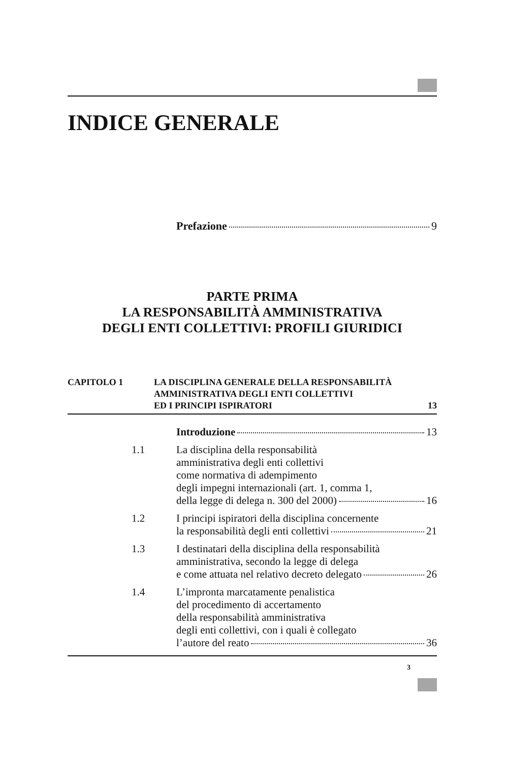INDICE GENERALE
Prefazione 9
PARTE PRIMA
LA RESPONSABILITÀ AMMINISTRATIVA
DEGLI ENTI COLLETTIVI: PROFILI GIURIDICI
CAPITOLO 1 LA DISCIPLINA GENERALE DELLA RESPONSABILITÀ
AMMINISTRATIVA DEGLI ENTI COLLETTIVI
ED I PRINCIPI ISPIRATORI 13
Introduzione 13
1.1 La disciplina della responsabilità
amministrativa degli enti collettivi
come normativa di adempimento
degli impegni internazionali (art. 1, comma 1,
della legge di delega n. 300 del 2000) 16
1.2 I principi ispiratori della disciplina concernente
la responsabilità degli enti collettivi 21
1.3 I destinatari della disciplina della responsabilità
amministrativa, secondo la legge di delega
e come attuata nel relativo decreto delegato 26
1.4 L’impronta marcatamente penalistica
del procedimento di accertamento
della responsabilità amministrativa
degli enti collettivi, con i quali è collegato
l’autore del reato 36
3